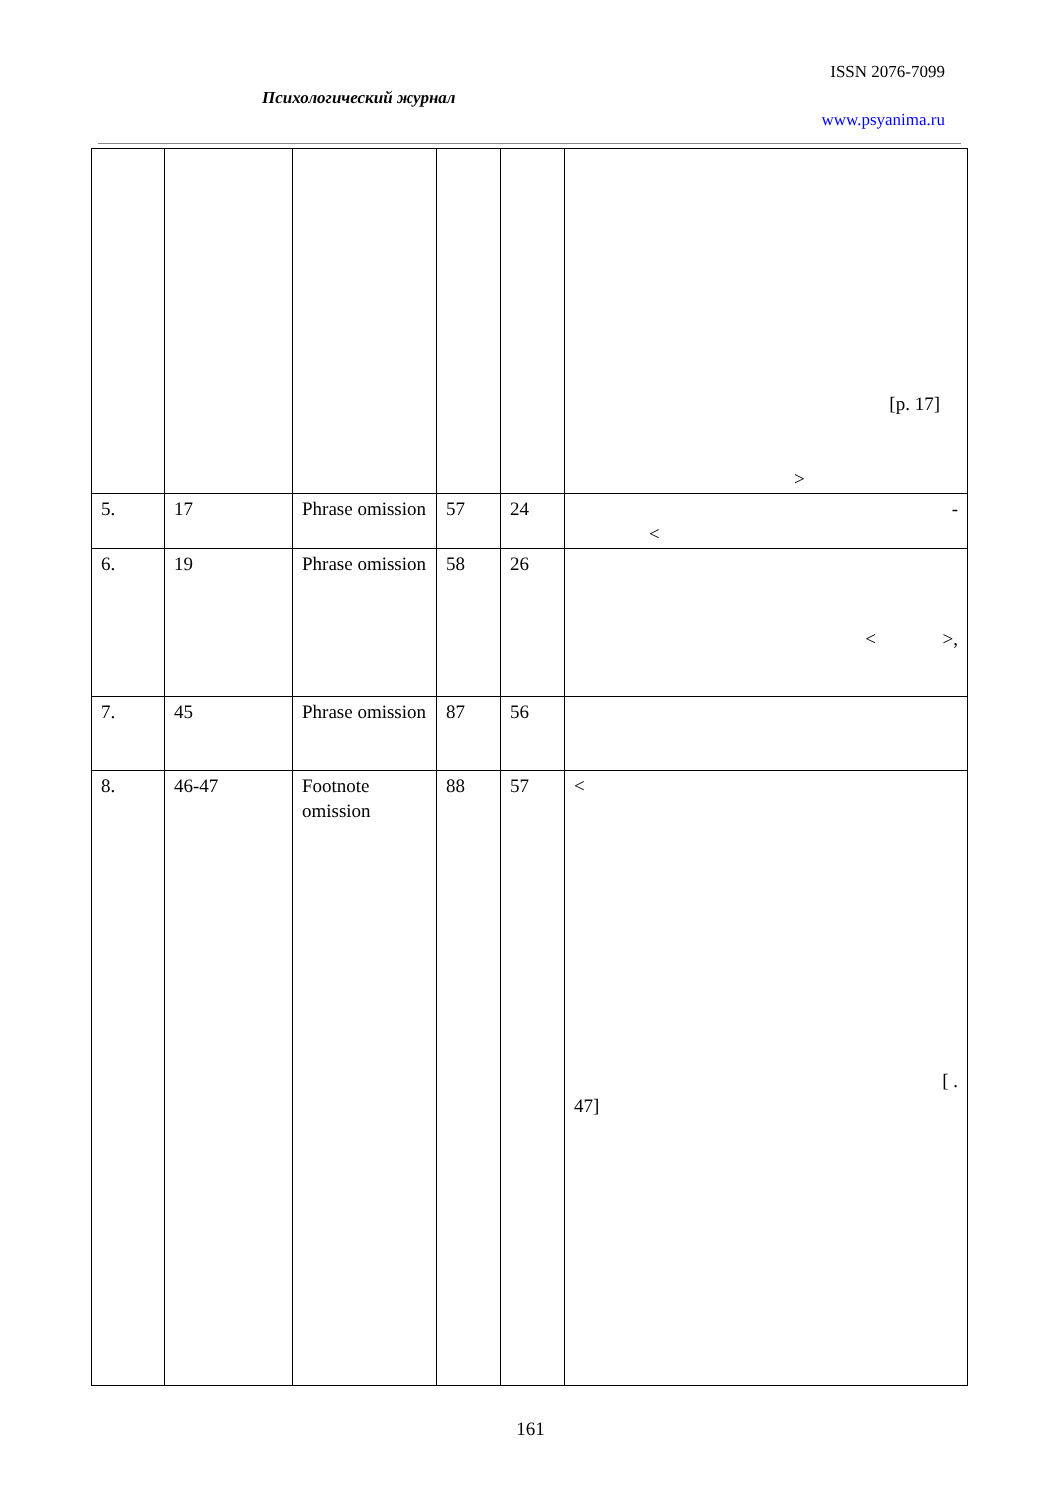ISSN 2076-7099
Психологический журнал
www.psyanima.ru
| | | | | | [p. 17] > |
| 5. | 17 | Phrase omission | 57 | 24 | - < |
| 6. | 19 | Phrase omission | 58 | 26 | < >, |
| 7. | 45 | Phrase omission | 87 | 56 | |
| 8. | 46-47 | Footnote omission | 88 | 57 | < [ . 47] |
161